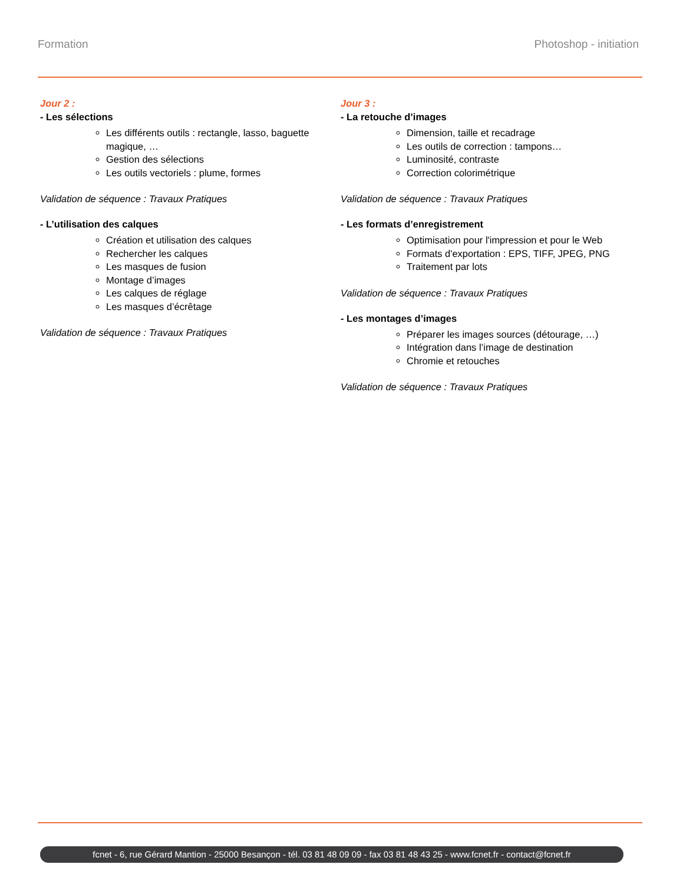Formation Photoshop - initiation
Jour 2 :
- Les sélections
Les différents outils : rectangle, lasso, baguette magique, …
Gestion des sélections
Les outils vectoriels : plume, formes
Validation de séquence : Travaux Pratiques
- L’utilisation des calques
Création et utilisation des calques
Rechercher les calques
Les masques de fusion
Montage d’images
Les calques de réglage
Les masques d’écrêtage
Validation de séquence : Travaux Pratiques
Jour 3 :
- La retouche d’images
Dimension, taille et recadrage
Les outils de correction : tampons…
Luminosité, contraste
Correction colorimétrique
Validation de séquence : Travaux Pratiques
- Les formats d’enregistrement
Optimisation pour l'impression et pour le Web
Formats d'exportation : EPS, TIFF, JPEG, PNG
Traitement par lots
Validation de séquence : Travaux Pratiques
- Les montages d’images
Préparer les images sources (détourage, …)
Intégration dans l’image de destination
Chromie et retouches
Validation de séquence : Travaux Pratiques
fcnet - 6, rue Gérard Mantion - 25000 Besançon - tél. 03 81 48 09 09 - fax 03 81 48 43 25 - www.fcnet.fr - contact@fcnet.fr